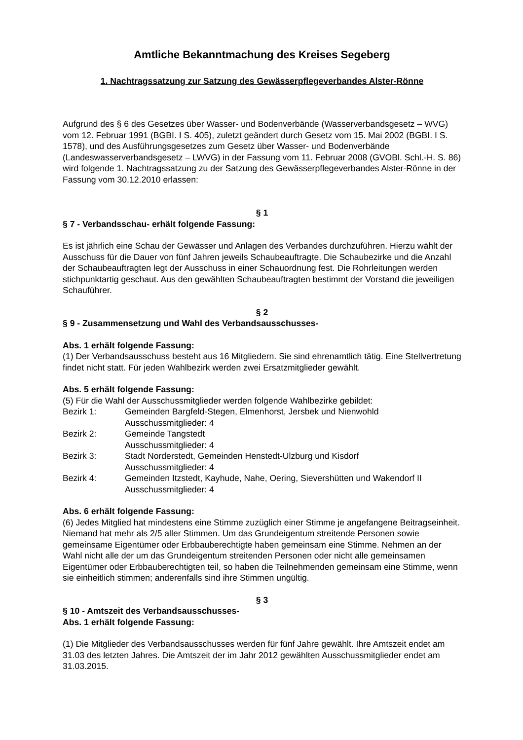Amtliche Bekanntmachung des Kreises Segeberg
1. Nachtragssatzung zur Satzung des Gewässerpflegeverbandes Alster-Rönne
Aufgrund des § 6 des Gesetzes über Wasser- und Bodenverbände (Wasserverbandsgesetz – WVG) vom 12. Februar 1991 (BGBI. I S. 405), zuletzt geändert durch Gesetz vom 15. Mai 2002 (BGBI. I S. 1578), und des Ausführungsgesetzes zum Gesetz über Wasser- und Bodenverbände (Landeswasserverbandsgesetz – LWVG) in der Fassung vom 11. Februar 2008 (GVOBl. Schl.-H. S. 86) wird folgende 1. Nachtragssatzung zu der Satzung des Gewässerpflegeverbandes Alster-Rönne in der Fassung vom 30.12.2010 erlassen:
§ 1
§ 7 - Verbandsschau- erhält folgende Fassung:
Es ist jährlich eine Schau der Gewässer und Anlagen des Verbandes durchzuführen. Hierzu wählt der Ausschuss für die Dauer von fünf Jahren jeweils Schaubeauftragte. Die Schaubezirke und die Anzahl der Schaubeauftragten legt der Ausschuss in einer Schauordnung fest. Die Rohrleitungen werden stichpunktartig geschaut. Aus den gewählten Schaubeauftragten bestimmt der Vorstand die jeweiligen Schauführer.
§ 2
§ 9 - Zusammensetzung und Wahl des Verbandsausschusses-
Abs. 1 erhält folgende Fassung:
(1) Der Verbandsausschuss besteht aus 16 Mitgliedern. Sie sind ehrenamtlich tätig. Eine Stellvertretung findet nicht statt. Für jeden Wahlbezirk werden zwei Ersatzmitglieder gewählt.
Abs. 5 erhält folgende Fassung:
(5) Für die Wahl der Ausschussmitglieder werden folgende Wahlbezirke gebildet:
| Bezirk 1: | Gemeinden Bargfeld-Stegen, Elmenhorst, Jersbek und Nienwohld Ausschussmitglieder: 4 |
| Bezirk 2: | Gemeinde Tangstedt Ausschussmitglieder: 4 |
| Bezirk 3: | Stadt Norderstedt, Gemeinden Henstedt-Ulzburg und Kisdorf Ausschussmitglieder: 4 |
| Bezirk 4: | Gemeinden Itzstedt, Kayhude, Nahe, Oering, Sievershütten und Wakendorf II Ausschussmitglieder: 4 |
Abs. 6 erhält folgende Fassung:
(6) Jedes Mitglied hat mindestens eine Stimme zuzüglich einer Stimme je angefangene Beitragseinheit. Niemand hat mehr als 2/5 aller Stimmen. Um das Grundeigentum streitende Personen sowie gemeinsame Eigentümer oder Erbbauberechtigte haben gemeinsam eine Stimme. Nehmen an der Wahl nicht alle der um das Grundeigentum streitenden Personen oder nicht alle gemeinsamen Eigentümer oder Erbbauberechtigten teil, so haben die Teilnehmenden gemeinsam eine Stimme, wenn sie einheitlich stimmen; anderenfalls sind ihre Stimmen ungültig.
§ 3
§ 10 - Amtszeit des Verbandsausschusses-
Abs. 1 erhält folgende Fassung:
(1) Die Mitglieder des Verbandsausschusses werden für fünf Jahre gewählt. Ihre Amtszeit endet am 31.03 des letzten Jahres. Die Amtszeit der im Jahr 2012 gewählten Ausschussmitglieder endet am 31.03.2015.